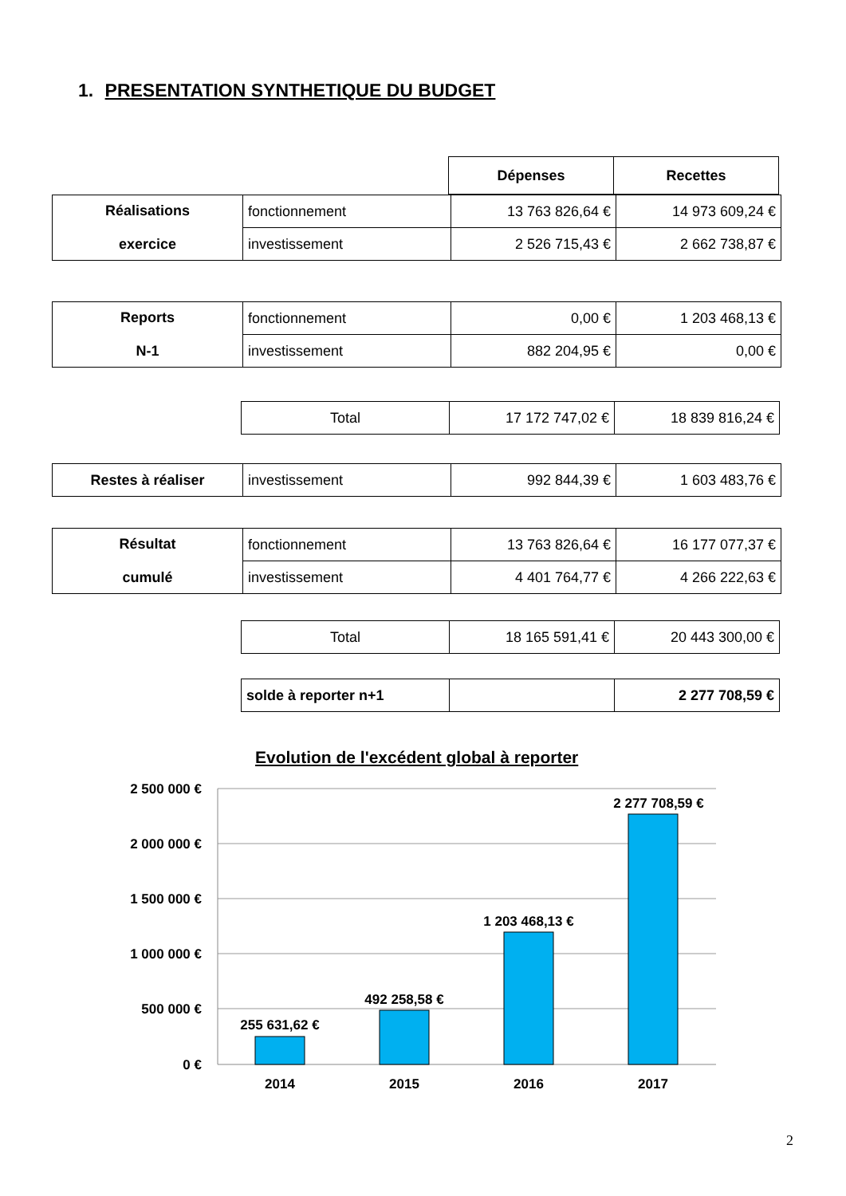1. PRESENTATION SYNTHETIQUE DU BUDGET
| Dépenses | Recettes |
| --- | --- |
| Réalisations exercice | fonctionnement | 13 763 826,64 € | 14 973 609,24 € |
| | investissement | 2 526 715,43 € | 2 662 738,87 € |
| Reports N-1 | fonctionnement | 0,00 € | 1 203 468,13 € |
| | investissement | 882 204,95 € | 0,00 € |
| Total | 17 172 747,02 € | 18 839 816,24 € |
| Restes à réaliser | investissement | 992 844,39 € | 1 603 483,76 € |
| Résultat cumulé | fonctionnement | 13 763 826,64 € | 16 177 077,37 € |
| | investissement | 4 401 764,77 € | 4 266 222,63 € |
| Total | 18 165 591,41 € | 20 443 300,00 € |
| solde à reporter n+1 | | 2 277 708,59 € |
Evolution de l'excédent global à reporter
2 500 000 €
2 000 000 €
1 500 000 €
1 000 000 €
500 000 €
0 €
255 631,62 €
492 258,58 €
1 203 468,13 €
2 277 708,59 €
2014
2015
2016
2017
2